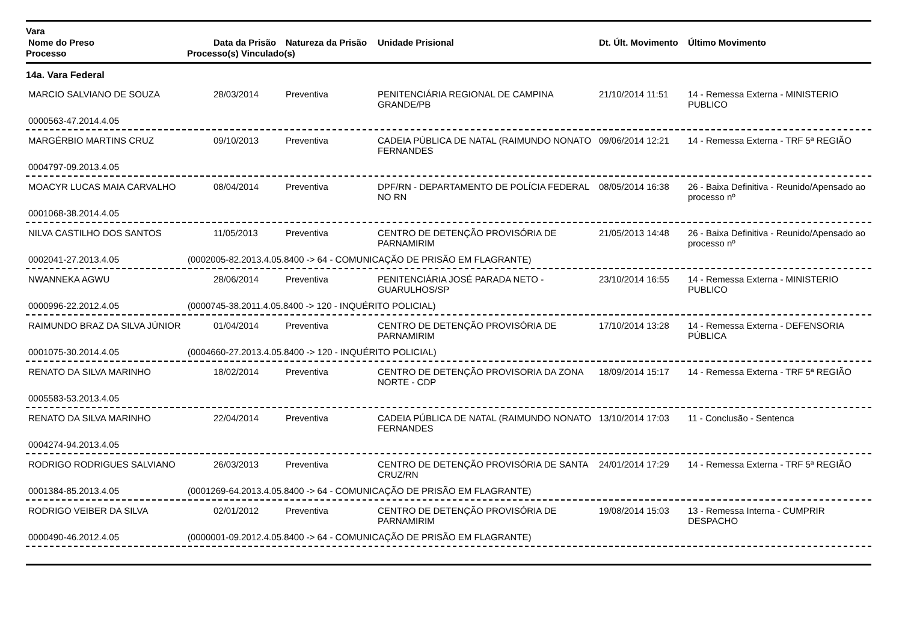Vara
| Nome do Preso | Data da Prisão | Natureza da Prisão | Unidade Prisional | Dt. Últ. Movimento | Último Movimento |
| --- | --- | --- | --- | --- | --- |
Processo Processo(s) Vinculado(s)
14a. Vara Federal
| MARCIO SALVIANO DE SOUZA | 28/03/2014 | Preventiva | PENITENCIÁRIA REGIONAL DE CAMPINA GRANDE/PB | 21/10/2014 11:51 | 14 - Remessa Externa - MINISTERIO PUBLICO |
0000563-47.2014.4.05
| MARGÉRBIO MARTINS CRUZ | 09/10/2013 | Preventiva | CADEIA PÚBLICA DE NATAL (RAIMUNDO NONATO FERNANDES | 09/06/2014 12:21 | 14 - Remessa Externa - TRF 5ª REGIÃO |
0004797-09.2013.4.05
| MOACYR LUCAS MAIA CARVALHO | 08/04/2014 | Preventiva | DPF/RN - DEPARTAMENTO DE POLÍCIA FEDERAL NO RN | 08/05/2014 16:38 | 26 - Baixa Definitiva - Reunido/Apensado ao processo nº |
0001068-38.2014.4.05
| NILVA CASTILHO DOS SANTOS | 11/05/2013 | Preventiva | CENTRO DE DETENÇÃO PROVISÓRIA DE PARNAMIRIM | 21/05/2013 14:48 | 26 - Baixa Definitiva - Reunido/Apensado ao processo nº |
0002041-27.2013.4.05 (0002005-82.2013.4.05.8400 -> 64 - COMUNICAÇÃO DE PRISÃO EM FLAGRANTE)
| NWANNEKA AGWU | 28/06/2014 | Preventiva | PENITENCIÁRIA JOSÉ PARADA NETO - GUARULHOS/SP | 23/10/2014 16:55 | 14 - Remessa Externa - MINISTERIO PUBLICO |
0000996-22.2012.4.05 (0000745-38.2011.4.05.8400 -> 120 - INQUÉRITO POLICIAL)
| RAIMUNDO BRAZ DA SILVA JÚNIOR | 01/04/2014 | Preventiva | CENTRO DE DETENÇÃO PROVISÓRIA DE PARNAMIRIM | 17/10/2014 13:28 | 14 - Remessa Externa - DEFENSORIA PÚBLICA |
0001075-30.2014.4.05 (0004660-27.2013.4.05.8400 -> 120 - INQUÉRITO POLICIAL)
| RENATO DA SILVA MARINHO | 18/02/2014 | Preventiva | CENTRO DE DETENÇÃO PROVISORIA DA ZONA NORTE - CDP | 18/09/2014 15:17 | 14 - Remessa Externa - TRF 5ª REGIÃO |
0005583-53.2013.4.05
| RENATO DA SILVA MARINHO | 22/04/2014 | Preventiva | CADEIA PÚBLICA DE NATAL (RAIMUNDO NONATO FERNANDES | 13/10/2014 17:03 | 11 - Conclusão - Sentenca |
0004274-94.2013.4.05
| RODRIGO RODRIGUES SALVIANO | 26/03/2013 | Preventiva | CENTRO DE DETENÇÃO PROVISÓRIA DE SANTA CRUZ/RN | 24/01/2014 17:29 | 14 - Remessa Externa - TRF 5ª REGIÃO |
0001384-85.2013.4.05 (0001269-64.2013.4.05.8400 -> 64 - COMUNICAÇÃO DE PRISÃO EM FLAGRANTE)
| RODRIGO VEIBER DA SILVA | 02/01/2012 | Preventiva | CENTRO DE DETENÇÃO PROVISÓRIA DE PARNAMIRIM | 19/08/2014 15:03 | 13 - Remessa Interna - CUMPRIR DESPACHO |
0000490-46.2012.4.05 (0000001-09.2012.4.05.8400 -> 64 - COMUNICAÇÃO DE PRISÃO EM FLAGRANTE)